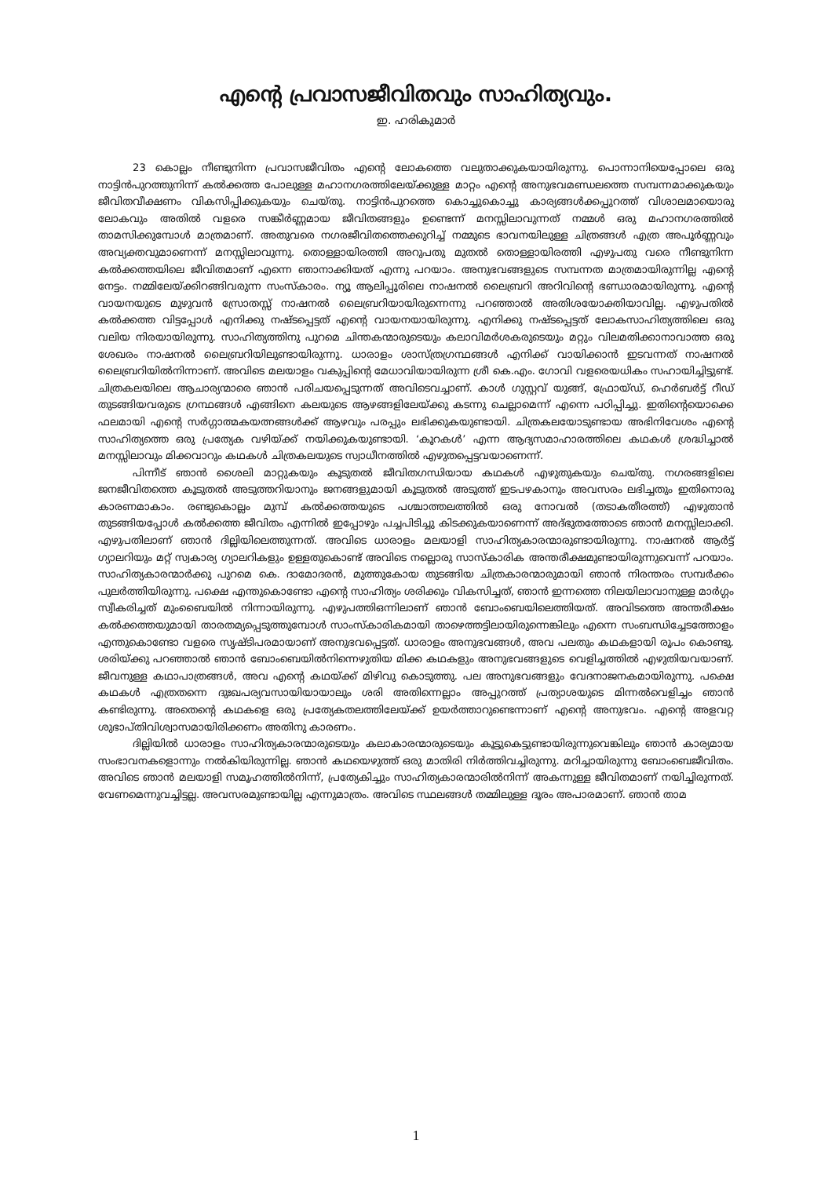എന്റെ പ്രവാസജീവിതവും സാഹിത്യവും.
ഇ. ഹരികുമാർ
23 കൊല്ലം നീണ്ടുനിന്ന പ്രവാസജീവിതം എന്റെ ലോകത്തെ വലുതാക്കുകയായിരുന്നു. പൊന്നാനിയെപ്പോലെ ഒരു നാട്ടിൻപുറത്തുനിന്ന് കൽക്കത്ത പോലുള്ള മഹാനഗരത്തിലേയ്ക്കുള്ള മാറ്റം എന്റെ അനുഭവമണ്ഡലത്തെ സമ്പന്നമാക്കുകയും ജീവിതവീക്ഷണം വികസിപ്പിക്കുകയും ചെയ്തു. നാട്ടിൻപുറത്തെ കൊച്ചുകൊച്ചു കാര്യങ്ങൾക്കപ്പുറത്ത് വിശാലമായൊരു ലോകവും അതിൽ വളരെ സങ്കീർണ്ണമായ ജീവിതങ്ങളും ഉണ്ടെന്ന് മനസ്സിലാവുന്നത് നമ്മൾ ഒരു മഹാനഗരത്തിൽ താമസിക്കുമ്പോൾ മാത്രമാണ്. അതുവരെ നഗരജീവിതത്തെക്കുറിച്ച് നമ്മുടെ ഭാവനയിലുള്ള ചിത്രങ്ങൾ എത്ര അപൂർണ്ണവും അവ്യക്തവുമാണെന്ന് മനസ്സിലാവുന്നു. തൊള്ളായിരത്തി അറുപതു മുതൽ തൊള്ളായിരത്തി എഴുപതു വരെ നീണ്ടുനിന്ന കൽക്കത്തയിലെ ജീവിതമാണ് എന്നെ ഞാനാക്കിയത് എന്നു പറയാം. അനുഭവങ്ങളുടെ സമ്പന്നത മാത്രമായിരുന്നില്ല എന്റെ നേട്ടം. നമ്മിലേയ്ക്കിറങ്ങിവരുന്ന സംസ്കാരം. ന്യൂ ആലിപ്പൂരിലെ നാഷനൽ ലൈബ്രറി അറിവിന്റെ ഭണ്ഡാരമായിരുന്നു. എന്റെ വായനയുടെ മുഴുവൻ സ്രോതസ്സ് നാഷനൽ ലൈബ്രറിയായിരുന്നെന്നു പറഞ്ഞാൽ അതിശയോക്തിയാവില്ല. എഴുപതിൽ കൽക്കത്ത വിട്ടപ്പോൾ എനിക്കു നഷ്ടപ്പെട്ടത് എന്റെ വായനയായിരുന്നു. എനിക്കു നഷ്ടപ്പെട്ടത് ലോകസാഹിത്യത്തിലെ ഒരു വലിയ നിരയായിരുന്നു. സാഹിത്യത്തിനു പുറമെ ചിന്തകന്മാരുടെയും കലാവിമർശകരുടെയും മറ്റും വിലമതിക്കാനാവാത്ത ഒരു ശേഖരം നാഷനൽ ലൈബ്രറിയിലുണ്ടായിരുന്നു. ധാരാളം ശാസ്ത്രഗ്രന്ഥങ്ങൾ എനിക്ക് വായിക്കാൻ ഇടവന്നത് നാഷനൽ ലൈബ്രറിയിൽനിന്നാണ്. അവിടെ മലയാളം വകുപ്പിന്റെ മേധാവിയായിരുന്ന ശ്രീ കെ.എം. ഗോവി വളരെയധികം സഹായിച്ചിട്ടുണ്ട്. ചിത്രകലയിലെ ആചാര്യന്മാരെ ഞാൻ പരിചയപ്പെടുന്നത് അവിടെവച്ചാണ്. കാൾ ഗുസ്റ്റവ് യുങ്ങ്, ഫ്രോയ്ഡ്, ഹെർബർട്ട് റീഡ് തുടങ്ങിയവരുടെ ഗ്രന്ഥങ്ങൾ എങ്ങിനെ കലയുടെ ആഴങ്ങളിലേയ്ക്കു കടന്നു ചെല്ലാമെന്ന് എന്നെ പഠിപ്പിച്ചു. ഇതിന്റെയൊക്കെ ഫലമായി എന്റെ സർഗ്ഗാത്മകയത്നങ്ങൾക്ക് ആഴവും പരപ്പും ലഭിക്കുകയുണ്ടായി. ചിത്രകലയോടുണ്ടായ അഭിനിവേശം എന്റെ സാഹിത്യത്തെ ഒരു പ്രത്യേക വഴിയ്ക്ക് നയിക്കുകയുണ്ടായി. ‘കൂറകൾ’ എന്ന ആദ്യസമാഹാരത്തിലെ കഥകൾ ശ്രദ്ധിച്ചാൽ മനസ്സിലാവും മിക്കവാറും കഥകൾ ചിത്രകലയുടെ സ്വാധീനത്തിൽ എഴുതപ്പെട്ടവയാണെന്ന്.
പിന്നീട് ഞാൻ ശൈലി മാറ്റുകയും കൂടുതൽ ജീവിതഗന്ധിയായ കഥകൾ എഴുതുകയും ചെയ്തു. നഗരങ്ങളിലെ ജനജീവിതത്തെ കൂടുതൽ അടുത്തറിയാനും ജനങ്ങളുമായി കൂടുതൽ അടുത്ത് ഇടപഴകാനും അവസരം ലഭിച്ചതും ഇതിനൊരു കാരണമാകാം. രണ്ടുകൊല്ലം മുമ്പ് കൽക്കത്തയുടെ പശ്ചാത്തലത്തിൽ ഒരു നോവൽ (തടാകതീരത്ത്) എഴുതാൻ തുടങ്ങിയപ്പോൾ കൽക്കത്ത ജീവിതം എന്നിൽ ഇപ്പോഴും പച്ചപിടിച്ചു കിടക്കുകയാണെന്ന് അദ്ഭുതത്തോടെ ഞാൻ മനസ്സിലാക്കി. എഴുപതിലാണ് ഞാൻ ദില്ലിയിലെത്തുന്നത്. അവിടെ ധാരാളം മലയാളി സാഹിത്യകാരന്മാരുണ്ടായിരുന്നു. നാഷനൽ ആർട്ട് ഗ്യാലറിയും മറ്റ് സ്വകാര്യ ഗ്യാലറികളും ഉള്ളതുകൊണ്ട് അവിടെ നല്ലൊരു സാസ്കാരിക അന്തരീക്ഷമുണ്ടായിരുന്നുവെന്ന് പറയാം. സാഹിത്യകാരന്മാർക്കു പുറമെ കെ. ദാമോദരൻ, മുത്തുകോയ തുടങ്ങിയ ചിത്രകാരന്മാരുമായി ഞാൻ നിരന്തരം സമ്പർക്കം പുലർത്തിയിരുന്നു. പക്ഷെ എന്തുകൊണ്ടോ എന്റെ സാഹിത്യം ശരിക്കും വികസിച്ചത്, ഞാൻ ഇന്നത്തെ നിലയിലാവാനുള്ള മാർഗ്ഗം സ്വീകരിച്ചത് മുംബൈയിൽ നിന്നായിരുന്നു. എഴുപത്തിഒന്നിലാണ് ഞാൻ ബോംബെയിലെത്തിയത്. അവിടത്തെ അന്തരീക്ഷം കൽക്കത്തയുമായി താരതമ്യപ്പെടുത്തുമ്പോൾ സാംസ്കാരികമായി താഴെത്തട്ടിലായിരുന്നെങ്കിലും എന്നെ സംബന്ധിച്ചേടത്തോളം എന്തുകൊണ്ടോ വളരെ സൃഷ്ടിപരമായാണ് അനുഭവപ്പെട്ടത്. ധാരാളം അനുഭവങ്ങൾ, അവ പലതും കഥകളായി രൂപം കൊണ്ടു. ശരിയ്ക്കു പറഞ്ഞാൽ ഞാൻ ബോംബെയിൽനിന്നെഴുതിയ മിക്ക കഥകളും അനുഭവങ്ങളുടെ വെളിച്ചത്തിൽ എഴുതിയവയാണ്. ജീവനുള്ള കഥാപാത്രങ്ങൾ, അവ എന്റെ കഥയ്ക്ക് മിഴിവു കൊടുത്തു. പല അനുഭവങ്ങളും വേദനാജനകമായിരുന്നു. പക്ഷെ കഥകൾ എത്രതന്നെ ദുഃഖപര്യവസായിയായാലും ശരി അതിന്നെല്ലാം അപ്പുറത്ത് പ്രത്യാശയുടെ മിന്നൽവെളിച്ചം ഞാൻ കണ്ടിരുന്നു. അതെന്റെ കഥകളെ ഒരു പ്രത്യേകതലത്തിലേയ്ക്ക് ഉയർത്താറുണ്ടെന്നാണ് എന്റെ അനുഭവം. എന്റെ അളവറ്റ ശുഭാപ്തിവിശ്വാസമായിരിക്കണം അതിനു കാരണം.
ദില്ലിയിൽ ധാരാളം സാഹിത്യകാരന്മാരുടെയും കലാകാരന്മാരുടെയും കൂട്ടുകെട്ടുണ്ടായിരുന്നുവെങ്കിലും ഞാൻ കാര്യമായ സംഭാവനകളൊന്നും നൽകിയിരുന്നില്ല. ഞാൻ കഥയെഴുത്ത് ഒരു മാതിരി നിർത്തിവച്ചിരുന്നു. മറിച്ചായിരുന്നു ബോംബെജീവിതം. അവിടെ ഞാൻ മലയാളി സമൂഹത്തിൽനിന്ന്, പ്രത്യേകിച്ചും സാഹിത്യകാരന്മാരിൽനിന്ന് അകന്നുള്ള ജീവിതമാണ് നയിച്ചിരുന്നത്. വേണമെന്നുവച്ചിട്ടല്ല. അവസരമുണ്ടായില്ല എന്നുമാത്രം. അവിടെ സ്ഥലങ്ങൾ തമ്മിലുള്ള ദൂരം അപാരമാണ്. ഞാൻ താമ
1